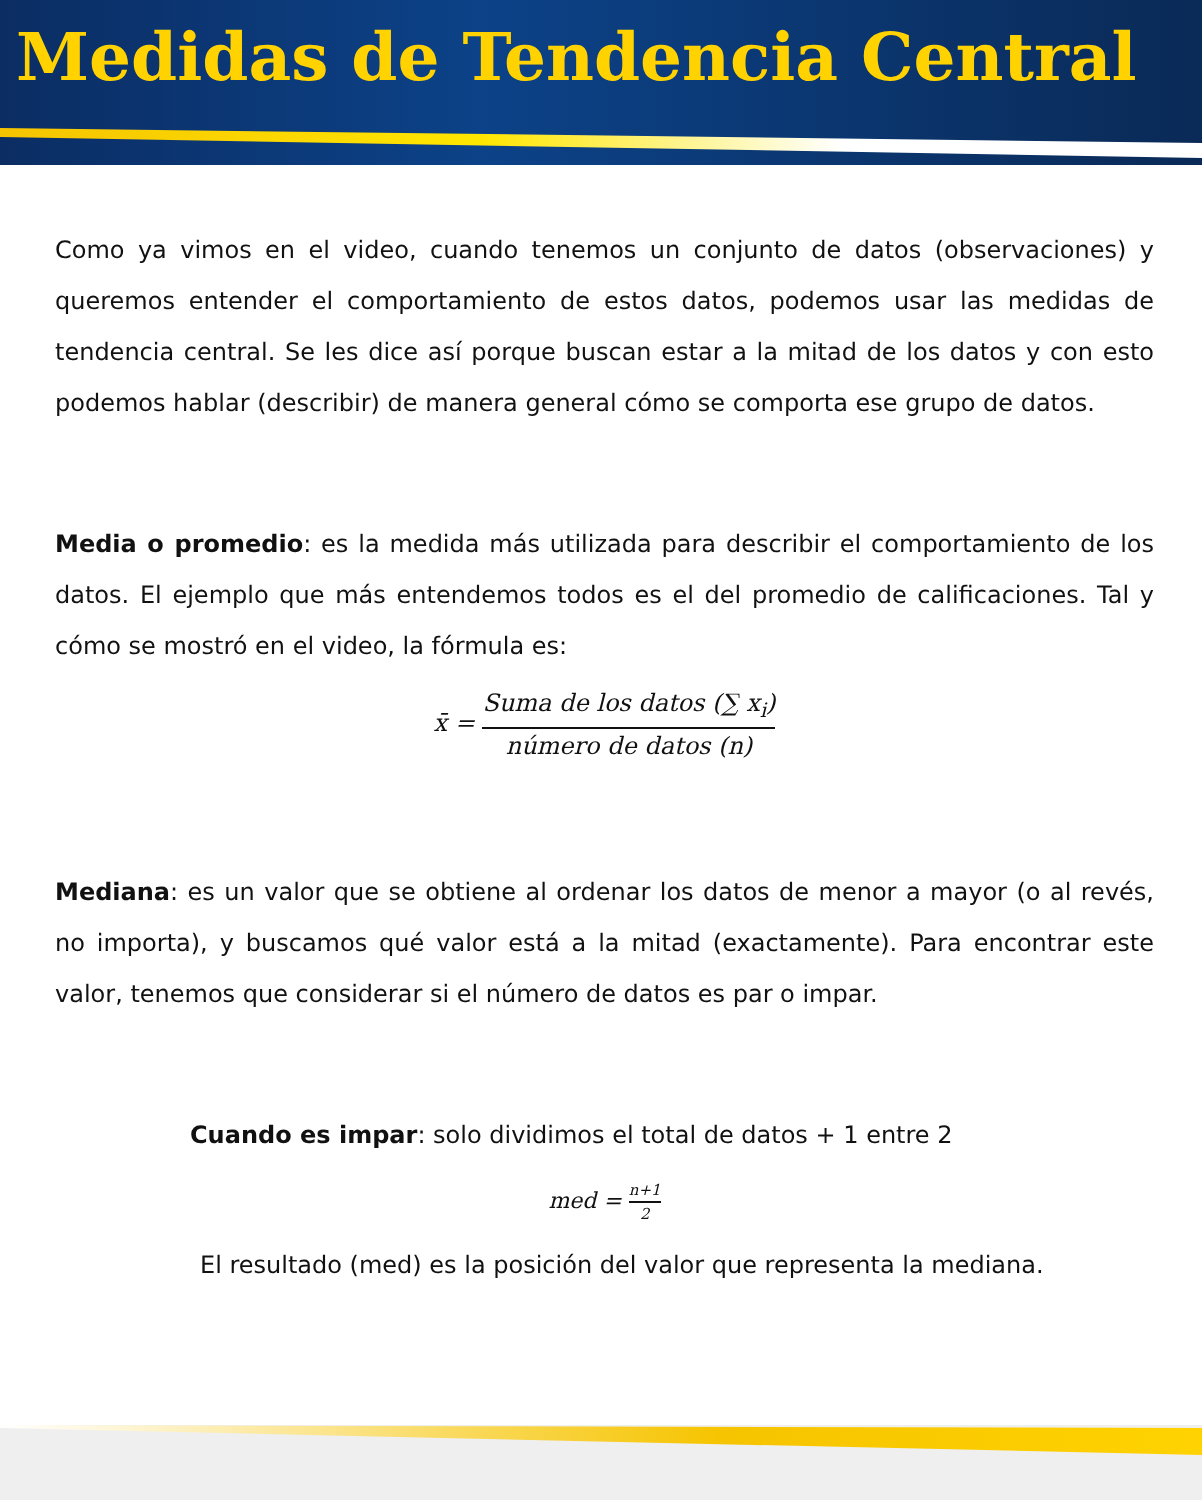Medidas de Tendencia Central
Como ya vimos en el video, cuando tenemos un conjunto de datos (observaciones) y queremos entender el comportamiento de estos datos, podemos usar las medidas de tendencia central. Se les dice así porque buscan estar a la mitad de los datos y con esto podemos hablar (describir) de manera general cómo se comporta ese grupo de datos.
Media o promedio: es la medida más utilizada para describir el comportamiento de los datos. El ejemplo que más entendemos todos es el del promedio de calificaciones. Tal y cómo se mostró en el video, la fórmula es:
x̄ = Suma de los datos (∑ x<sub>i</sub>) número de datos (n)
Mediana: es un valor que se obtiene al ordenar los datos de menor a mayor (o al revés, no importa), y buscamos qué valor está a la mitad (exactamente). Para encontrar este valor, tenemos que considerar si el número de datos es par o impar.
Cuando es impar: solo dividimos el total de datos + 1 entre 2
med = n+1 2
El resultado (med) es la posición del valor que representa la mediana.